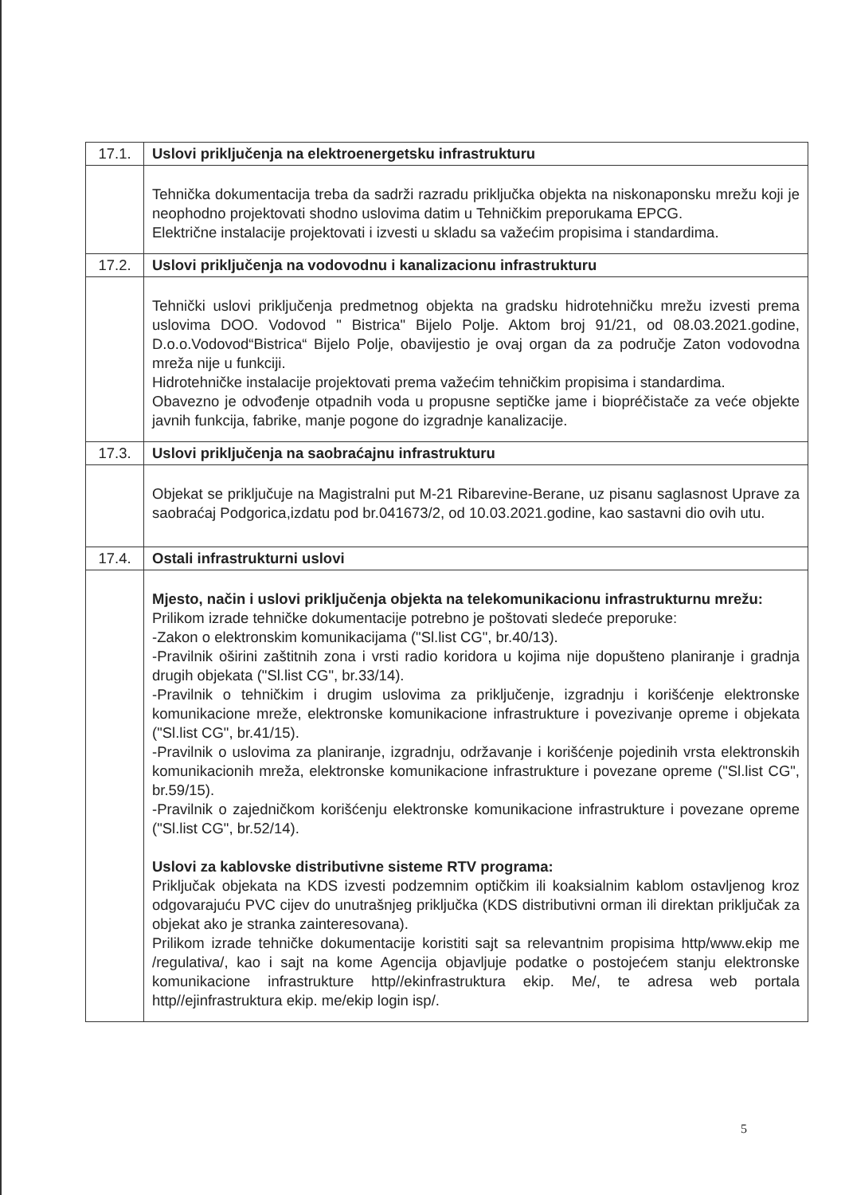| 17.1. | Uslovi priključenja na elektroenergetsku infrastrukturu |
| | Tehnička dokumentacija treba da sadrži razradu priključka objekta na niskonaponsku mrežu koji je neophodno projektovati shodno uslovima datim u Tehničkim preporukama EPCG. Električne instalacije projektovati i izvesti u skladu sa važećim propisima i standardima. |
| 17.2. | Uslovi priključenja na vodovodnu i kanalizacionu infrastrukturu |
| | Tehnički uslovi priključenja predmetnog objekta na gradsku hidrotehničku mrežu izvesti prema uslovima DOO. Vodovod " Bistrica" Bijelo Polje. Aktom broj 91/21, od 08.03.2021.godine, D.o.o.Vodovod“Bistrica“ Bijelo Polje, obavijestio je ovaj organ da za područje Zaton vodovodna mreža nije u funkciji. Hidrotehničke instalacije projektovati prema važećim tehničkim propisima i standardima. Obavezno je odvođenje otpadnih voda u propusne septičke jame i biopréčistače za veće objekte javnih funkcija, fabrike, manje pogone do izgradnje kanalizacije. |
| 17.3. | Uslovi priključenja na saobraćajnu infrastrukturu |
| | Objekat se priključuje na Magistralni put M-21 Ribarevine-Berane, uz pisanu saglasnost Uprave za saobraćaj Podgorica,izdatu pod br.041673/2, od 10.03.2021.godine, kao sastavni dio ovih utu. |
| 17.4. | Ostali infrastrukturni uslovi |
| | Mjesto, način i uslovi priključenja objekta na telekomunikacionu infrastrukturnu mrežu: Prilikom izrade tehničke dokumentacije potrebno je poštovati sledeće preporuke: -Zakon o elektronskim komunikacijama ("Sl.list CG", br.40/13). -Pravilnik oširini zaštitnih zona i vrsti radio koridora u kojima nije dopušteno planiranje i gradnja drugih objekata ("Sl.list CG", br.33/14). -Pravilnik o tehničkim i drugim uslovima za priključenje, izgradnju i korišćenje elektronske komunikacione mreže, elektronske komunikacione infrastrukture i povezivanje opreme i objekata ("Sl.list CG", br.41/15). -Pravilnik o uslovima za planiranje, izgradnju, održavanje i korišćenje pojedinih vrsta elektronskih komunikacionih mreža, elektronske komunikacione infrastrukture i povezane opreme ("Sl.list CG", br.59/15). -Pravilnik o zajedničkom korišćenju elektronske komunikacione infrastrukture i povezane opreme ("Sl.list CG", br.52/14). Uslovi za kablovske distributivne sisteme RTV programa: Priključak objekata na KDS izvesti podzemnim optičkim ili koaksialnim kablom ostavljenog kroz odgovarajuću PVC cijev do unutrašnjeg priključka (KDS distributivni orman ili direktan priključak za objekat ako je stranka zainteresovana). Prilikom izrade tehničke dokumentacije koristiti sajt sa relevantnim propisima http/www.ekip me /regulativa/, kao i sajt na kome Agencija objavljuje podatke o postojećem stanju elektronske komunikacione infrastrukture http//ekinfrastruktura ekip. Me/, te adresa web portala http//ejinfrastruktura ekip. me/ekip login isp/. |
5